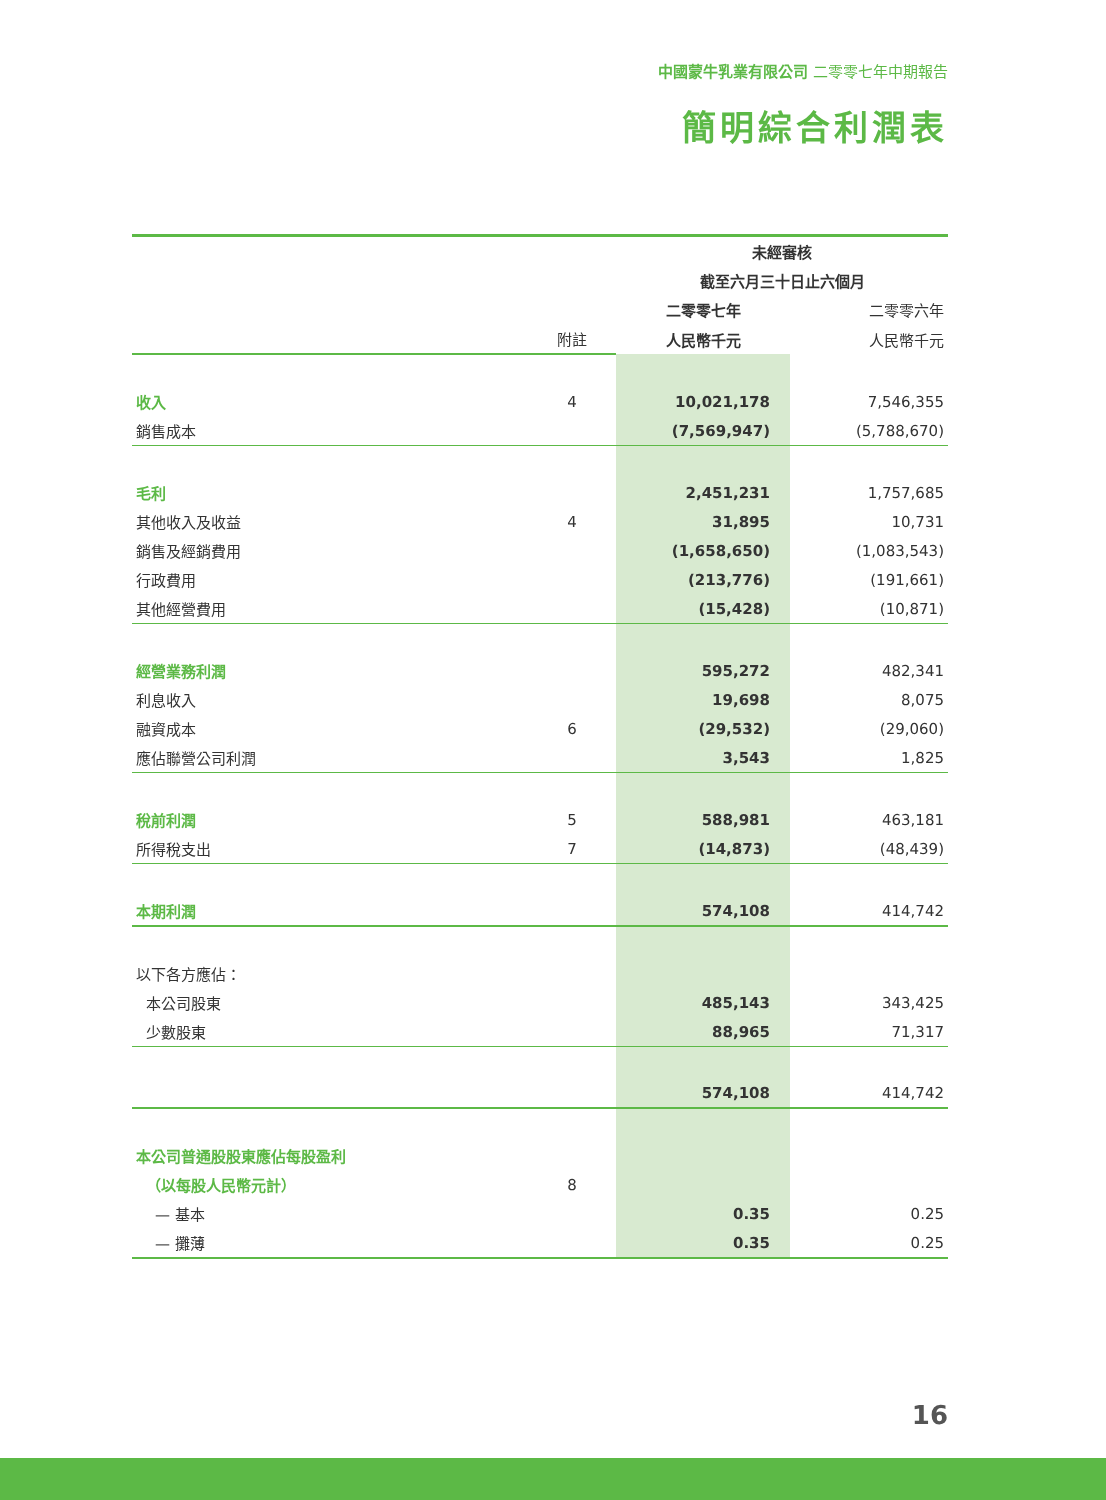中國蒙牛乳業有限公司 二零零七年中期報告
簡明綜合利潤表
| | | 未經審核 | |
| | | 截至六月三十日止六個月 | |
| | | 二零零七年 | 二零零六年 |
| | 附註 | 人民幣千元 | 人民幣千元 |
| 收入 | 4 | 10,021,178 | 7,546,355 |
| 銷售成本 | | (7,569,947) | (5,788,670) |
| 毛利 | | 2,451,231 | 1,757,685 |
| 其他收入及收益 | 4 | 31,895 | 10,731 |
| 銷售及經銷費用 | | (1,658,650) | (1,083,543) |
| 行政費用 | | (213,776) | (191,661) |
| 其他經營費用 | | (15,428) | (10,871) |
| 經營業務利潤 | | 595,272 | 482,341 |
| 利息收入 | | 19,698 | 8,075 |
| 融資成本 | 6 | (29,532) | (29,060) |
| 應佔聯營公司利潤 | | 3,543 | 1,825 |
| 稅前利潤 | 5 | 588,981 | 463,181 |
| 所得稅支出 | 7 | (14,873) | (48,439) |
| 本期利潤 | | 574,108 | 414,742 |
| 以下各方應佔： | | | |
| 本公司股東 | | 485,143 | 343,425 |
| 少數股東 | | 88,965 | 71,317 |
| | | 574,108 | 414,742 |
| 本公司普通股股東應佔每股盈利 | | | |
| （以每股人民幣元計） | 8 | | |
| — 基本 | | 0.35 | 0.25 |
| — 攤薄 | | 0.35 | 0.25 |
16